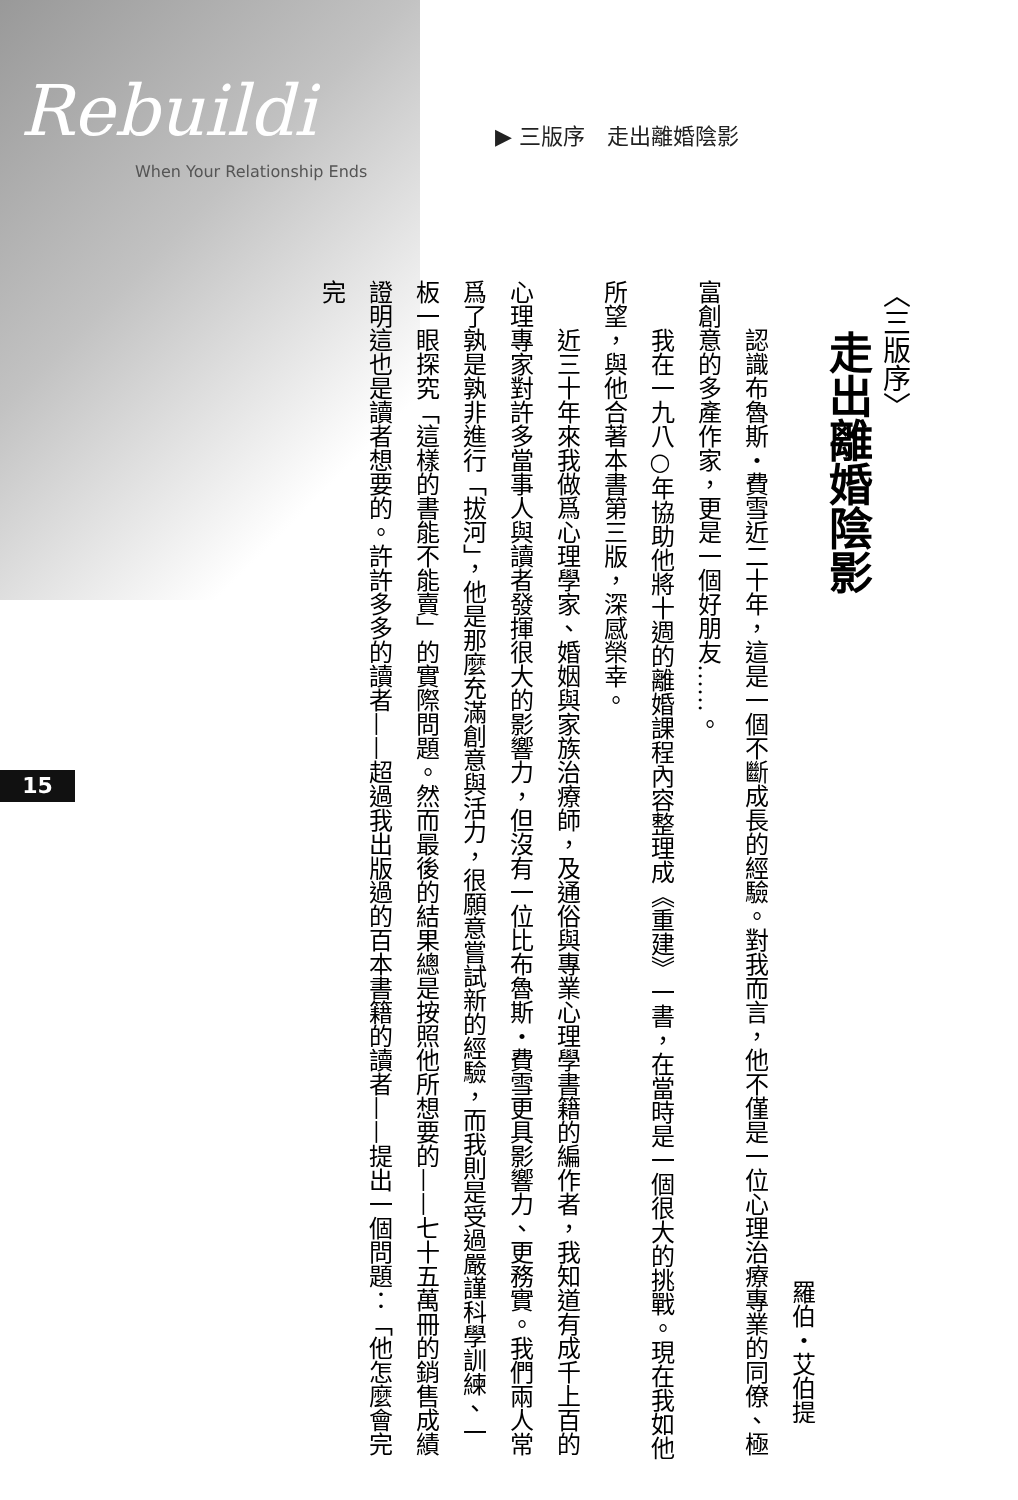Rebuildi
When Your Relationship Ends
▶ 三版序　走出離婚陰影
15
〈三版序〉
走出離婚陰影
羅伯・艾伯提
認識布魯斯・費雪近二十年，這是一個不斷成長的經驗。對我而言，他不僅是一位心理治療專業的同僚、極富創意的多產作家，更是一個好朋友……。
我在一九八○年協助他將十週的離婚課程內容整理成《重建》一書，在當時是一個很大的挑戰。現在我如他所望，與他合著本書第三版，深感榮幸。
近三十年來我做爲心理學家、婚姻與家族治療師，及通俗與專業心理學書籍的編作者，我知道有成千上百的心理專家對許多當事人與讀者發揮很大的影響力，但沒有一位比布魯斯・費雪更具影響力、更務實。我們兩人常爲了孰是孰非進行「拔河」，他是那麼充滿創意與活力，很願意嘗試新的經驗，而我則是受過嚴謹科學訓練、一板一眼探究「這樣的書能不能賣」的實際問題。然而最後的結果總是按照他所想要的——七十五萬冊的銷售成績證明這也是讀者想要的。許許多多的讀者——超過我出版過的百本書籍的讀者——提出一個問題：「他怎麼會完完